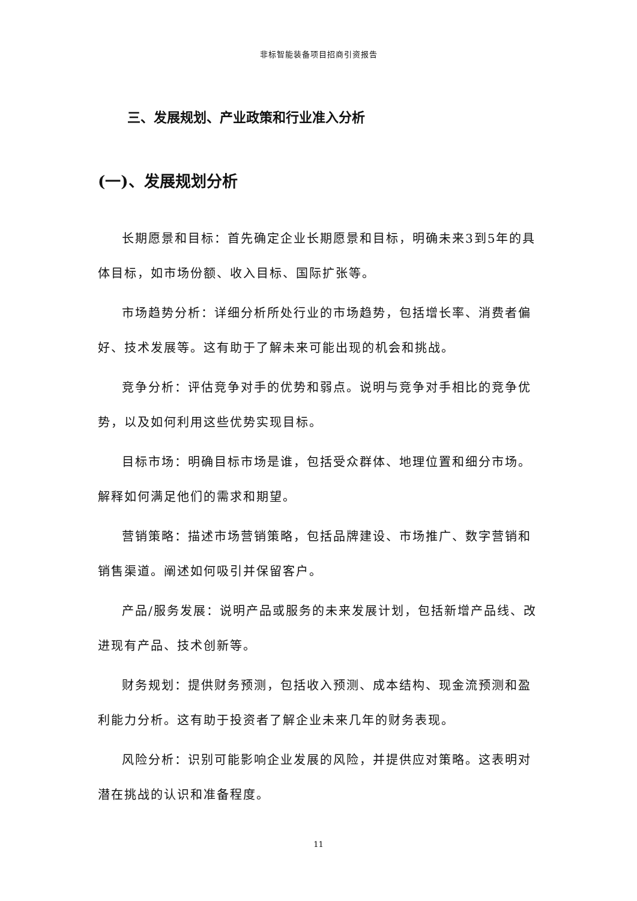非标智能装备项目招商引资报告
三、发展规划、产业政策和行业准入分析
(一)、发展规划分析
长期愿景和目标：首先确定企业长期愿景和目标，明确未来3到5年的具体目标，如市场份额、收入目标、国际扩张等。
市场趋势分析：详细分析所处行业的市场趋势，包括增长率、消费者偏好、技术发展等。这有助于了解未来可能出现的机会和挑战。
竞争分析：评估竞争对手的优势和弱点。说明与竞争对手相比的竞争优势，以及如何利用这些优势实现目标。
目标市场：明确目标市场是谁，包括受众群体、地理位置和细分市场。解释如何满足他们的需求和期望。
营销策略：描述市场营销策略，包括品牌建设、市场推广、数字营销和销售渠道。阐述如何吸引并保留客户。
产品/服务发展：说明产品或服务的未来发展计划，包括新增产品线、改进现有产品、技术创新等。
财务规划：提供财务预测，包括收入预测、成本结构、现金流预测和盈利能力分析。这有助于投资者了解企业未来几年的财务表现。
风险分析：识别可能影响企业发展的风险，并提供应对策略。这表明对潜在挑战的认识和准备程度。
11